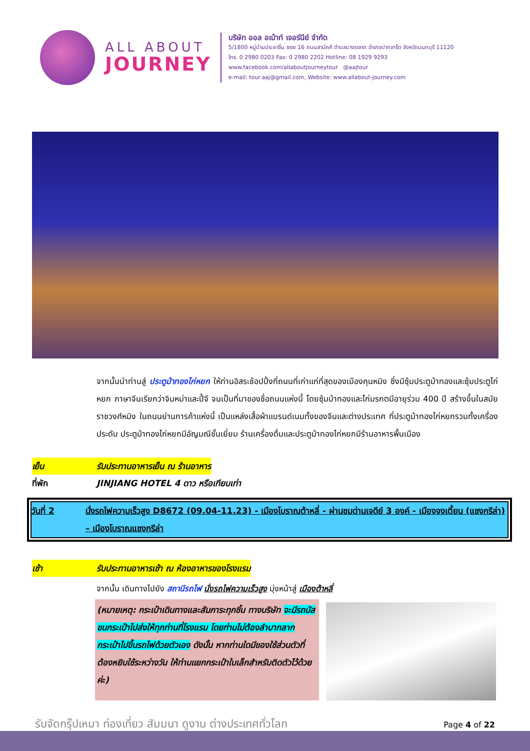ALL ABOUT
JOURNEY
บริษัท ออล อเบ้าท์ เจอร์นีย์ จำกัด
5/1800 หมู่บ้านประชาชื่น ซอย 16 ถนนสามัคคี ตำบลบางตลาด อำเภอปากเกร็ด จังหวัดนนทบุรี 11120
โทร. 0 2980 0203 Fax: 0 2980 2202 Hotline: 08 1929 9293
www.facebook.com/allaboutjourneytour @aajtour
e-mail: tour.aaj@gmail.com, Website: www.allabout-journey.com
จากนั้นนำท่านสู่ ประตูม้าทองไก่หยก ให้ท่านอิสระช้อปปิ้งที่ถนนที่เก่าแก่ที่สุดของเมืองคุนหมิง ซึ่งมีซุ้มประตูม้าทองและซุ้มประตูไก่หยก ภาษาจีนเรียกว่าจินหม่าและปี้จี จนเป็นที่มาของชื่อถนนแห่งนี้ โดยซุ้มม้าทองและไก่มรกตมีอายุร่วม 400 ปี สร้างขึ้นในสมัยราชวงศ์หมิง ในถนนย่านการค้าแห่งนี้ เป็นแหล่งเสื้อผ้าแบรนด์เนมทั้งของจีนและต่างประเทศ ที่ประตูม้าทองไก่หยกรวมทั้งเครื่องประดับ ประตูม้าทองไก่หยกมีอัญมณีชั้นเยี่ยม ร้านเครื่องดื่มและประตูม้าทองไก่หยกมีร้านอาหารพื้นเมือง
เย็น รับประทานอาหารเย็น ณ ร้านอาหาร
ที่พัก JINJIANG HOTEL 4 ดาว หรือเทียบเท่า
วันที่ 2 นั่งรถไฟความเร็วสูง D8672 (09.04-11.23) - เมืองโบราณต้าหลี่ - ผ่านชมด่านเจดีย์ 3 องค์ - เมืองจงเตี้ยน (แชงกรีล่า) – เมืองโบราณแชงกรีล่า
เช้า รับประทานอาหารเช้า ณ ห้องอาหารของโรงแรม
จากนั้น เดินทางไปยัง สถานีรถไฟ นั่งรถไฟความเร็วสูง มุ่งหน้าสู่ เมืองต้าหลี่
(หมายเหตุ: กระเป๋าเดินทางและสัมภาระทุกชิ้น ทางบริษัท จะมีรถบัสขนกระเป๋าไปส่งให้ทุกท่านที่โรงแรม โดยท่านไม่ต้องลำบากลากกระเป๋าไปขึ้นรถไฟด้วยตัวเอง ดังนั้น หากท่านใดมีของใช้ส่วนตัวที่ต้องหยิบใช้ระหว่างวัน ให้ท่านแยกกระเป๋าใบเล็กสำหรับติดตัวไว้ด้วยค่ะ)
รับจัดกรุ๊ปเหมา ท่องเที่ยว สัมมนา ดูงาน ต่างประเทศทั่วโลก Page 4 of 22